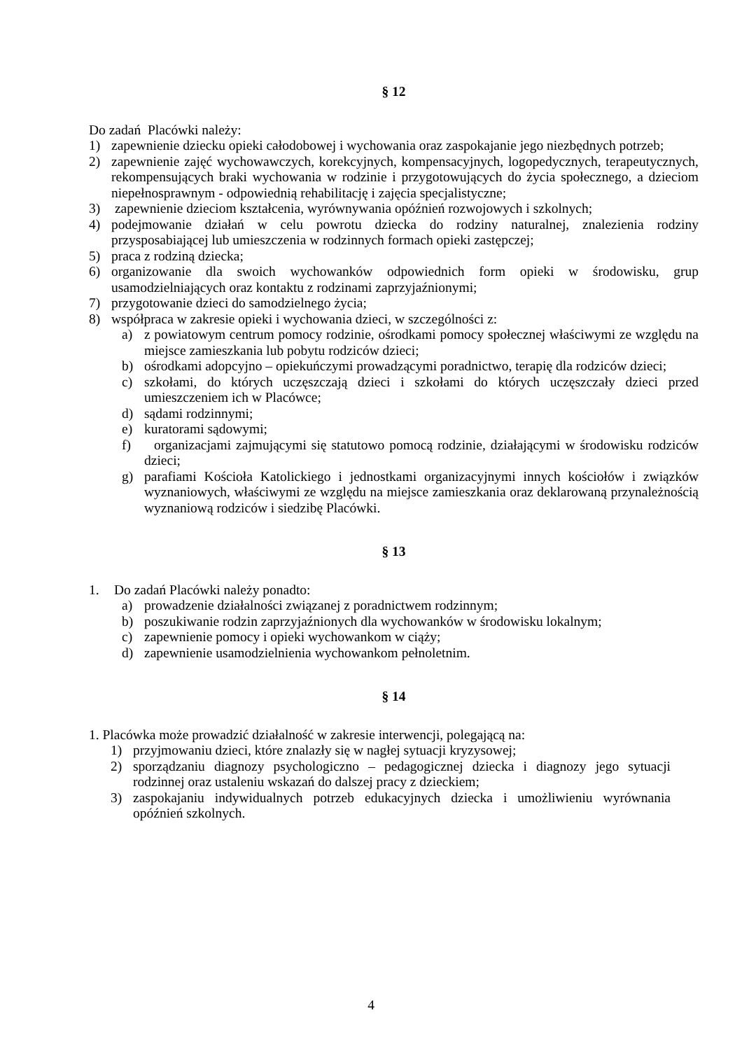§ 12
Do zadań Placówki należy:
1) zapewnienie dziecku opieki całodobowej i wychowania oraz zaspokajanie jego niezbędnych potrzeb;
2) zapewnienie zajęć wychowawczych, korekcyjnych, kompensacyjnych, logopedycznych, terapeutycznych, rekompensujących braki wychowania w rodzinie i przygotowujących do życia społecznego, a dzieciom niepełnosprawnym - odpowiednią rehabilitację i zajęcia specjalistyczne;
3) zapewnienie dzieciom kształcenia, wyrównywania opóźnień rozwojowych i szkolnych;
4) podejmowanie działań w celu powrotu dziecka do rodziny naturalnej, znalezienia rodziny przysposabiającej lub umieszczenia w rodzinnych formach opieki zastępczej;
5) praca z rodziną dziecka;
6) organizowanie dla swoich wychowanków odpowiednich form opieki w środowisku, grup usamodzielniających oraz kontaktu z rodzinami zaprzyjaźnionymi;
7) przygotowanie dzieci do samodzielnego życia;
8) współpraca w zakresie opieki i wychowania dzieci, w szczególności z:
a) z powiatowym centrum pomocy rodzinie, ośrodkami pomocy społecznej właściwymi ze względu na miejsce zamieszkania lub pobytu rodziców dzieci;
b) ośrodkami adopcyjno – opiekuńczymi prowadzącymi poradnictwo, terapię dla rodziców dzieci;
c) szkołami, do których uczęszczają dzieci i szkołami do których uczęszczały dzieci przed umieszczeniem ich w Placówce;
d) sądami rodzinnymi;
e) kuratorami sądowymi;
f) organizacjami zajmującymi się statutowo pomocą rodzinie, działającymi w środowisku rodziców dzieci;
g) parafiami Kościoła Katolickiego i jednostkami organizacyjnymi innych kościołów i związków wyznaniowych, właściwymi ze względu na miejsce zamieszkania oraz deklarowaną przynależnością wyznaniową rodziców i siedzibę Placówki.
§ 13
1. Do zadań Placówki należy ponadto:
a) prowadzenie działalności związanej z poradnictwem rodzinnym;
b) poszukiwanie rodzin zaprzyjaźnionych dla wychowanków w środowisku lokalnym;
c) zapewnienie pomocy i opieki wychowankom w ciąży;
d) zapewnienie usamodzielnienia wychowankom pełnoletnim.
§ 14
1. Placówka może prowadzić działalność w zakresie interwencji, polegającą na:
1) przyjmowaniu dzieci, które znalazły się w nagłej sytuacji kryzysowej;
2) sporządzaniu diagnozy psychologiczno – pedagogicznej dziecka i diagnozy jego sytuacji rodzinnej oraz ustaleniu wskazań do dalszej pracy z dzieckiem;
3) zaspokajaniu indywidualnych potrzeb edukacyjnych dziecka i umożliwieniu wyrównania opóźnień szkolnych.
4